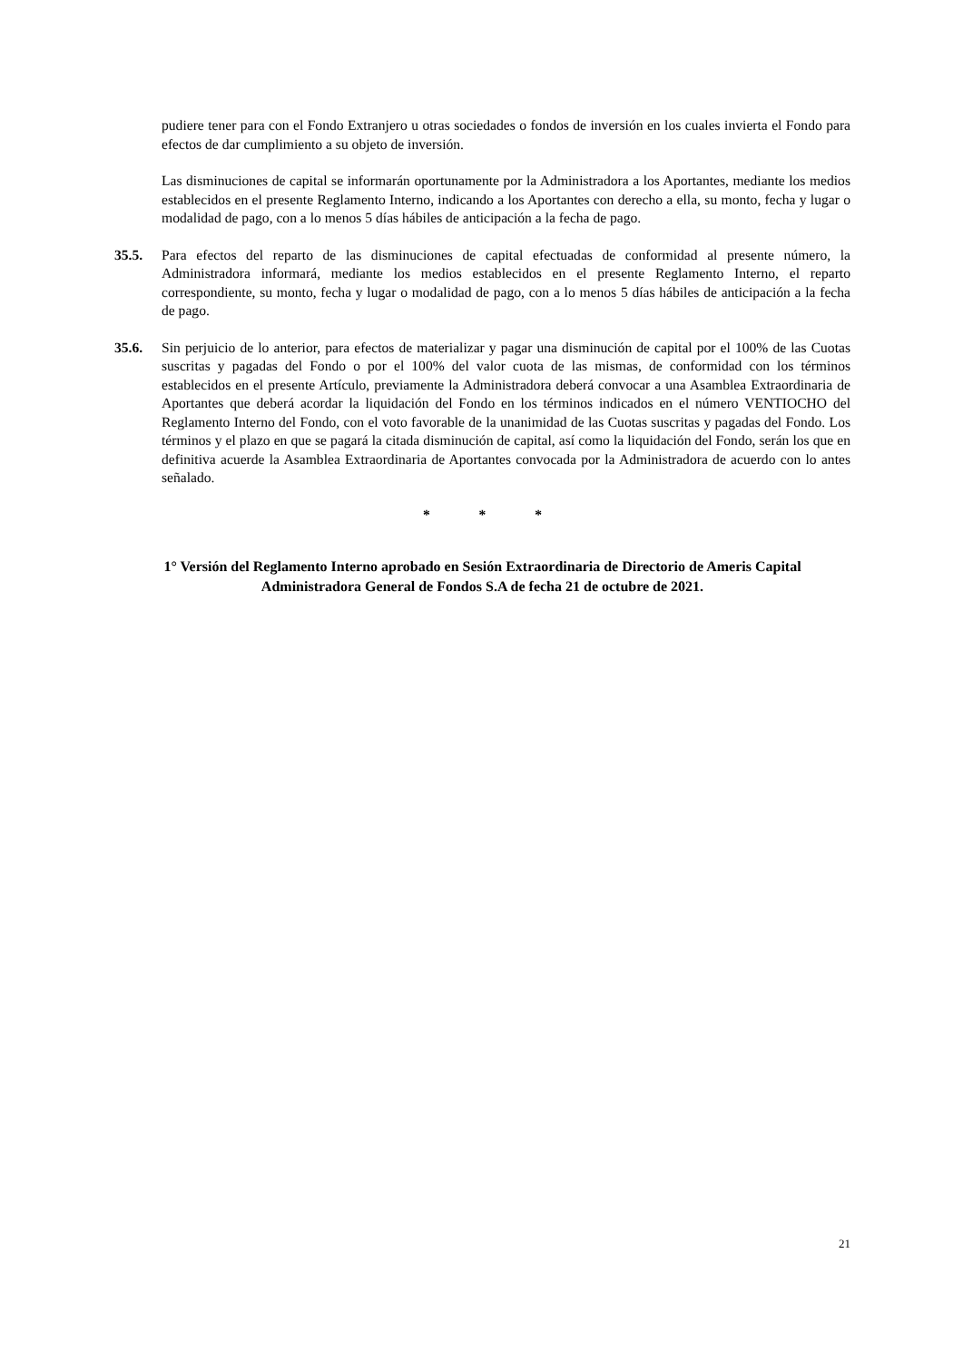pudiere tener para con el Fondo Extranjero u otras sociedades o fondos de inversión en los cuales invierta el Fondo para efectos de dar cumplimiento a su objeto de inversión.
Las disminuciones de capital se informarán oportunamente por la Administradora a los Aportantes, mediante los medios establecidos en el presente Reglamento Interno, indicando a los Aportantes con derecho a ella, su monto, fecha y lugar o modalidad de pago, con a lo menos 5 días hábiles de anticipación a la fecha de pago.
35.5. Para efectos del reparto de las disminuciones de capital efectuadas de conformidad al presente número, la Administradora informará, mediante los medios establecidos en el presente Reglamento Interno, el reparto correspondiente, su monto, fecha y lugar o modalidad de pago, con a lo menos 5 días hábiles de anticipación a la fecha de pago.
35.6. Sin perjuicio de lo anterior, para efectos de materializar y pagar una disminución de capital por el 100% de las Cuotas suscritas y pagadas del Fondo o por el 100% del valor cuota de las mismas, de conformidad con los términos establecidos en el presente Artículo, previamente la Administradora deberá convocar a una Asamblea Extraordinaria de Aportantes que deberá acordar la liquidación del Fondo en los términos indicados en el número VENTIOCHO del Reglamento Interno del Fondo, con el voto favorable de la unanimidad de las Cuotas suscritas y pagadas del Fondo. Los términos y el plazo en que se pagará la citada disminución de capital, así como la liquidación del Fondo, serán los que en definitiva acuerde la Asamblea Extraordinaria de Aportantes convocada por la Administradora de acuerdo con lo antes señalado.
* * *
1° Versión del Reglamento Interno aprobado en Sesión Extraordinaria de Directorio de Ameris Capital Administradora General de Fondos S.A de fecha 21 de octubre de 2021.
21